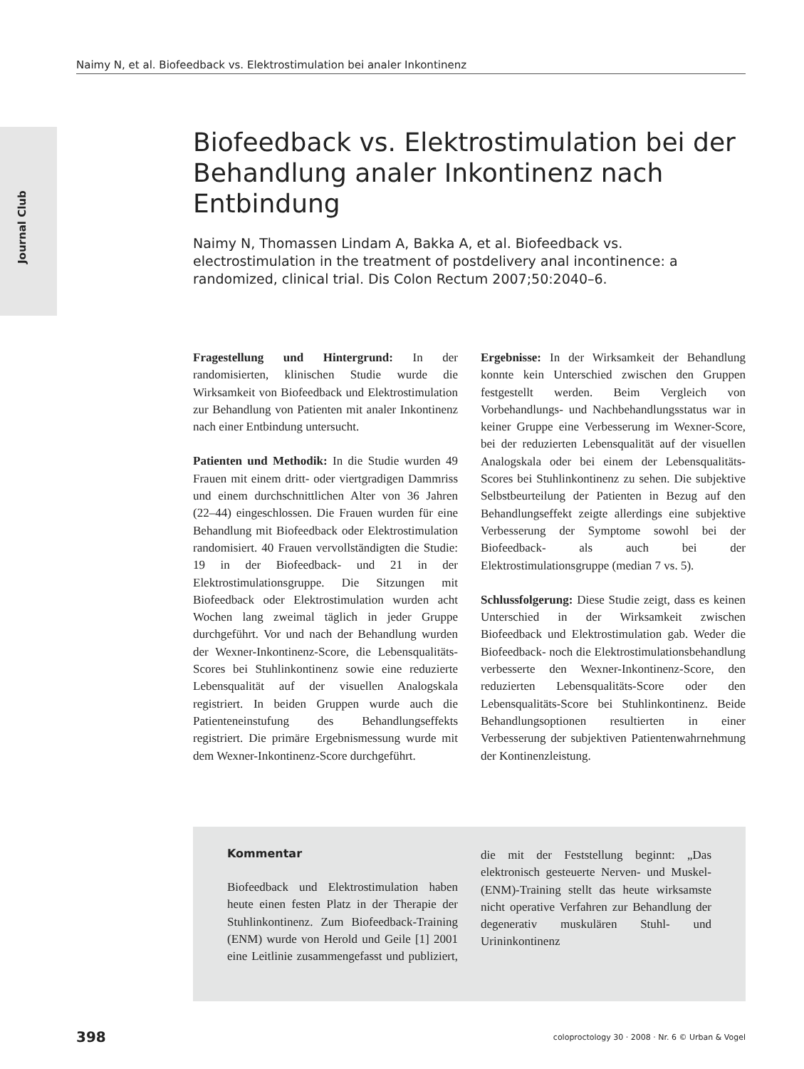Naimy N, et al. Biofeedback vs. Elektrostimulation bei analer Inkontinenz
Journal Club
Biofeedback vs. Elektrostimulation bei der Behandlung analer Inkontinenz nach Entbindung
Naimy N, Thomassen Lindam A, Bakka A, et al. Biofeedback vs. electrostimulation in the treatment of postdelivery anal incontinence: a randomized, clinical trial. Dis Colon Rectum 2007;50:2040–6.
Fragestellung und Hintergrund: In der randomisierten, klinischen Studie wurde die Wirksamkeit von Biofeedback und Elektrostimulation zur Behandlung von Patienten mit analer Inkontinenz nach einer Entbindung untersucht.
Patienten und Methodik: In die Studie wurden 49 Frauen mit einem dritt- oder viertgradigen Dammriss und einem durchschnittlichen Alter von 36 Jahren (22–44) eingeschlossen. Die Frauen wurden für eine Behandlung mit Biofeedback oder Elektrostimulation randomisiert. 40 Frauen vervollständigten die Studie: 19 in der Biofeedback- und 21 in der Elektrostimulationsgruppe. Die Sitzungen mit Biofeedback oder Elektrostimulation wurden acht Wochen lang zweimal täglich in jeder Gruppe durchgeführt. Vor und nach der Behandlung wurden der Wexner-Inkontinenz-Score, die Lebensqualitäts-Scores bei Stuhlinkontinenz sowie eine reduzierte Lebensqualität auf der visuellen Analogskala registriert. In beiden Gruppen wurde auch die Patienteneinstufung des Behandlungseffekts registriert. Die primäre Ergebnismessung wurde mit dem Wexner-Inkontinenz-Score durchgeführt.
Ergebnisse: In der Wirksamkeit der Behandlung konnte kein Unterschied zwischen den Gruppen festgestellt werden. Beim Vergleich von Vorbehandlungs- und Nachbehandlungsstatus war in keiner Gruppe eine Verbesserung im Wexner-Score, bei der reduzierten Lebensqualität auf der visuellen Analogskala oder bei einem der Lebensqualitäts-Scores bei Stuhlinkontinenz zu sehen. Die subjektive Selbstbeurteilung der Patienten in Bezug auf den Behandlungseffekt zeigte allerdings eine subjektive Verbesserung der Symptome sowohl bei der Biofeedback- als auch bei der Elektrostimulationsgruppe (median 7 vs. 5).
Schlussfolgerung: Diese Studie zeigt, dass es keinen Unterschied in der Wirksamkeit zwischen Biofeedback und Elektrostimulation gab. Weder die Biofeedback- noch die Elektrostimulationsbehandlung verbesserte den Wexner-Inkontinenz-Score, den reduzierten Lebensqualitäts-Score oder den Lebensqualitäts-Score bei Stuhlinkontinenz. Beide Behandlungsoptionen resultierten in einer Verbesserung der subjektiven Patientenwahrnehmung der Kontinenzleistung.
Kommentar
Biofeedback und Elektrostimulation haben heute einen festen Platz in der Therapie der Stuhlinkontinenz. Zum Biofeedback-Training (ENM) wurde von Herold und Geile [1] 2001 eine Leitlinie zusammengefasst und publiziert, die mit der Feststellung beginnt: „Das elektronisch gesteuerte Nerven- und Muskel-(ENM)-Training stellt das heute wirksamste nicht operative Verfahren zur Behandlung der degenerativ muskulären Stuhl- und Urininkontinenz
398 coloproctology 30 · 2008 · Nr. 6 © Urban & Vogel